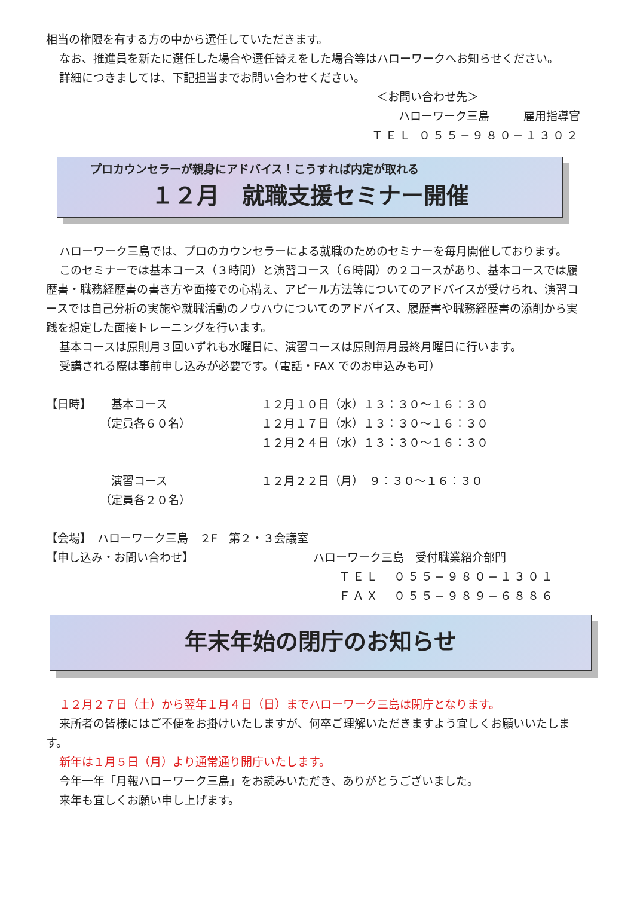相当の権限を有する方の中から選任していただきます。
なお、推進員を新たに選任した場合や選任替えをした場合等はハローワークへお知らせください。
詳細につきましては、下記担当までお問い合わせください。
＜お問い合わせ先＞
ハローワーク三島　　　雇用指導官
ＴＥＬ ０５５−９８０−１３０２
プロカウンセラーが親身にアドバイス！こうすれば内定が取れる
１２月　就職支援セミナー開催
ハローワーク三島では、プロのカウンセラーによる就職のためのセミナーを毎月開催しております。
このセミナーでは基本コース（３時間）と演習コース（６時間）の２コースがあり、基本コースでは履歴書・職務経歴書の書き方や面接での心構え、アピール方法等についてのアドバイスが受けられ、演習コースでは自己分析の実施や就職活動のノウハウについてのアドバイス、履歴書や職務経歴書の添削から実践を想定した面接トレーニングを行います。
基本コースは原則月３回いずれも水曜日に、演習コースは原則毎月最終月曜日に行います。
受講される際は事前申し込みが必要です。（電話・FAX でのお申込みも可）
| 【日時】 | 基本コース | １２月１０日（水）１３：３０〜１６：３０ |
| | （定員各６０名） | １２月１７日（水）１３：３０〜１６：３０ |
| | | １２月２４日（水）１３：３０〜１６：３０ |
| | 演習コース | １２月２２日（月） ９：３０〜１６：３０ |
| | （定員各２０名） | |
【会場】　ハローワーク三島　２F　第２・３会議室
【申し込み・お問い合わせ】 ハローワーク三島　受付職業紹介部門
ＴＥＬ　０５５−９８０−１３０１
ＦＡＸ　０５５−９８９−６８８６
年末年始の閉庁のお知らせ
１２月２７日（土）から翌年１月４日（日）までハローワーク三島は閉庁となります。
来所者の皆様にはご不便をお掛けいたしますが、何卒ご理解いただきますよう宜しくお願いいたします。
新年は１月５日（月）より通常通り開庁いたします。
今年一年「月報ハローワーク三島」をお読みいただき、ありがとうございました。
来年も宜しくお願い申し上げます。